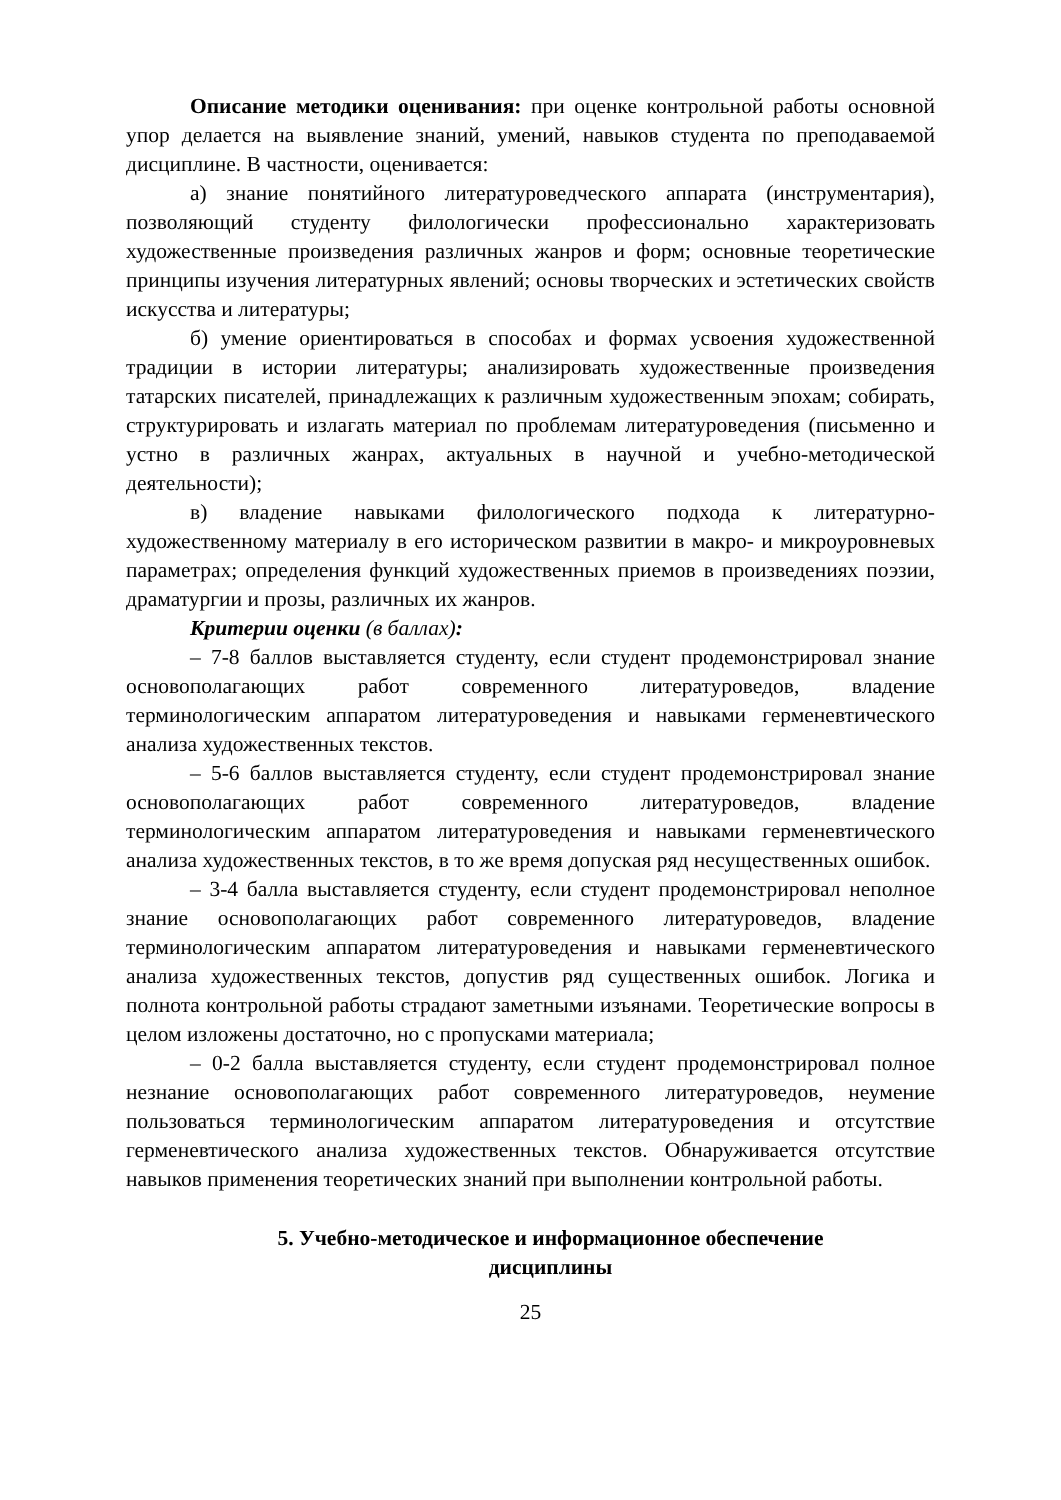Описание методики оценивания: при оценке контрольной работы основной упор делается на выявление знаний, умений, навыков студента по преподаваемой дисциплине. В частности, оценивается:
а) знание понятийного литературоведческого аппарата (инструментария), позволяющий студенту филологически профессионально характеризовать художественные произведения различных жанров и форм; основные теоретические принципы изучения литературных явлений; основы творческих и эстетических свойств искусства и литературы;
б) умение ориентироваться в способах и формах усвоения художественной традиции в истории литературы; анализировать художественные произведения татарских писателей, принадлежащих к различным художественным эпохам; собирать, структурировать и излагать материал по проблемам литературоведения (письменно и устно в различных жанрах, актуальных в научной и учебно-методической деятельности);
в) владение навыками филологического подхода к литературно-художественному материалу в его историческом развитии в макро- и микроуровневых параметрах; определения функций художественных приемов в произведениях поэзии, драматургии и прозы, различных их жанров.
Критерии оценки (в баллах):
– 7-8 баллов выставляется студенту, если студент продемонстрировал знание основополагающих работ современного литературоведов, владение терминологическим аппаратом литературоведения и навыками герменевтического анализа художественных текстов.
– 5-6 баллов выставляется студенту, если студент продемонстрировал знание основополагающих работ современного литературоведов, владение терминологическим аппаратом литературоведения и навыками герменевтического анализа художественных текстов, в то же время допуская ряд несущественных ошибок.
– 3-4 балла выставляется студенту, если студент продемонстрировал неполное знание основополагающих работ современного литературоведов, владение терминологическим аппаратом литературоведения и навыками герменевтического анализа художественных текстов, допустив ряд существенных ошибок. Логика и полнота контрольной работы страдают заметными изъянами. Теоретические вопросы в целом изложены достаточно, но с пропусками материала;
– 0-2 балла выставляется студенту, если студент продемонстрировал полное незнание основополагающих работ современного литературоведов, неумение пользоваться терминологическим аппаратом литературоведения и отсутствие герменевтического анализа художественных текстов. Обнаруживается отсутствие навыков применения теоретических знаний при выполнении контрольной работы.
5. Учебно-методическое и информационное обеспечение
дисциплины
25